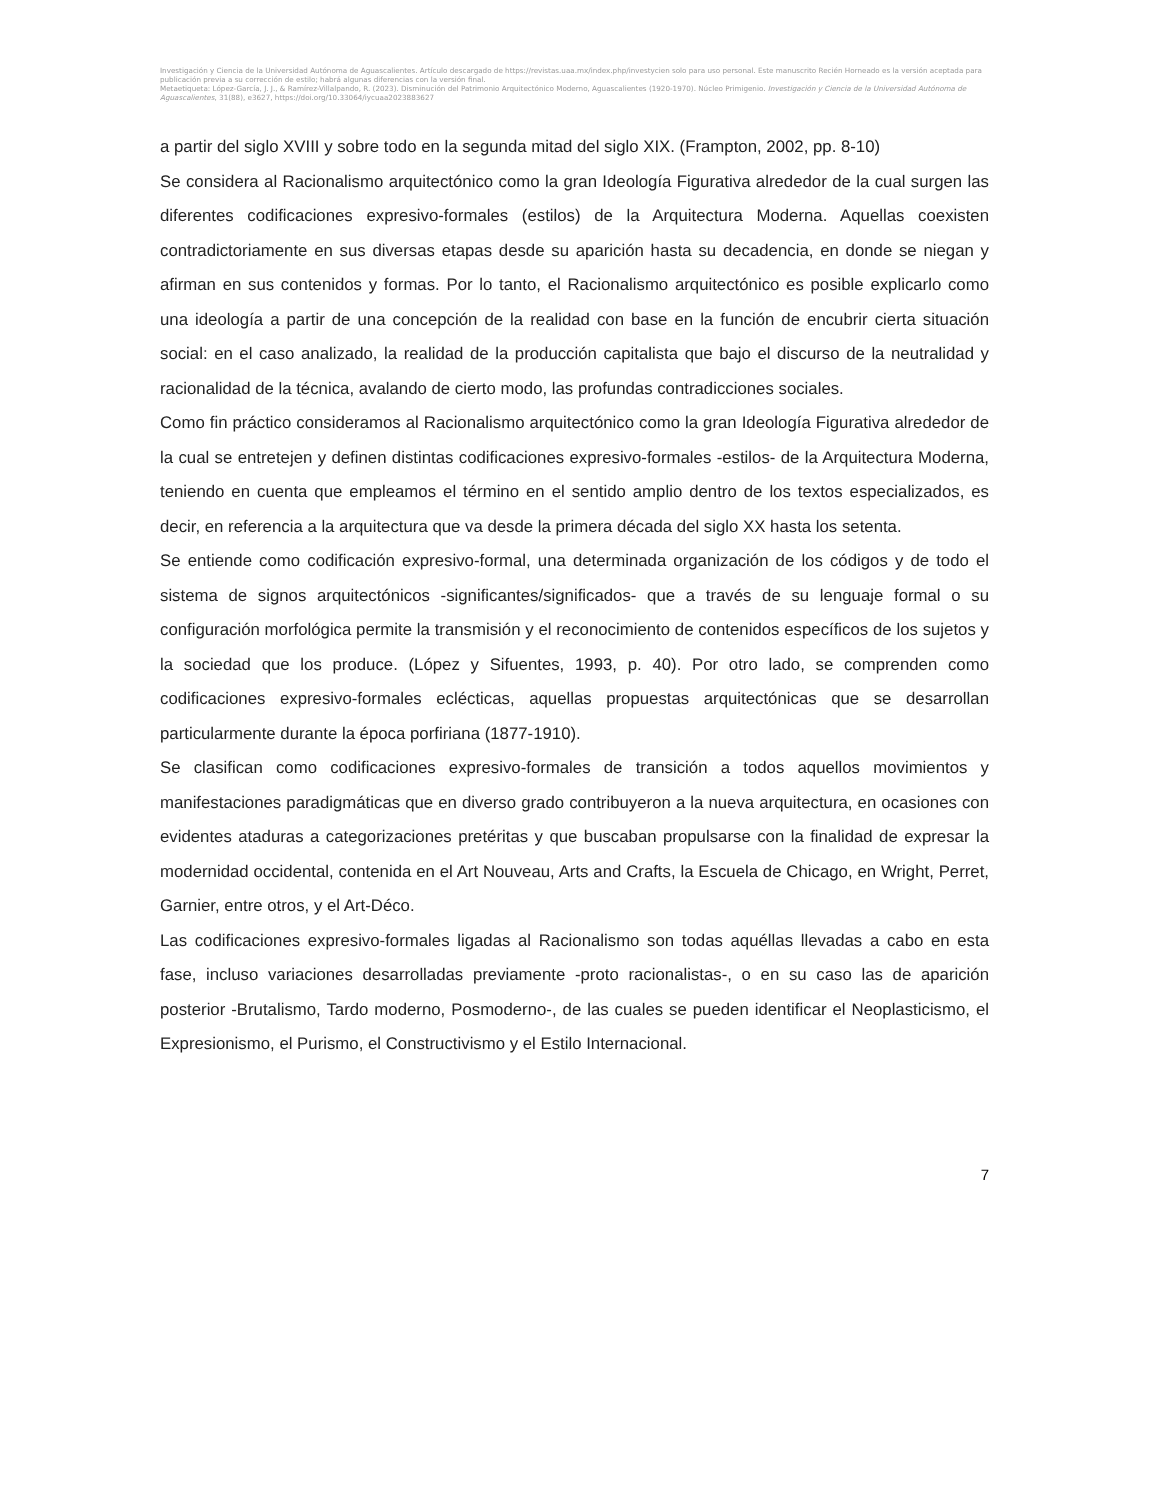Investigación y Ciencia de la Universidad Autónoma de Aguascalientes. Artículo descargado de https://revistas.uaa.mx/index.php/investycien solo para uso personal. Este manuscrito Recién Horneado es la versión aceptada para publicación previa a su corrección de estilo; habrá algunas diferencias con la versión final.
Metaetiqueta: López-García, J. J., & Ramírez-Villalpando, R. (2023). Disminución del Patrimonio Arquitectónico Moderno, Aguascalientes (1920-1970). Núcleo Primigenio. Investigación y Ciencia de la Universidad Autónoma de Aguascalientes, 31(88), e3627, https://doi.org/10.33064/iycuaa2023883627
a partir del siglo XVIII y sobre todo en la segunda mitad del siglo XIX. (Frampton, 2002, pp. 8-10)
Se considera al Racionalismo arquitectónico como la gran Ideología Figurativa alrededor de la cual surgen las diferentes codificaciones expresivo-formales (estilos) de la Arquitectura Moderna. Aquellas coexisten contradictoriamente en sus diversas etapas desde su aparición hasta su decadencia, en donde se niegan y afirman en sus contenidos y formas. Por lo tanto, el Racionalismo arquitectónico es posible explicarlo como una ideología a partir de una concepción de la realidad con base en la función de encubrir cierta situación social: en el caso analizado, la realidad de la producción capitalista que bajo el discurso de la neutralidad y racionalidad de la técnica, avalando de cierto modo, las profundas contradicciones sociales.
Como fin práctico consideramos al Racionalismo arquitectónico como la gran Ideología Figurativa alrededor de la cual se entretejen y definen distintas codificaciones expresivo-formales -estilos- de la Arquitectura Moderna, teniendo en cuenta que empleamos el término en el sentido amplio dentro de los textos especializados, es decir, en referencia a la arquitectura que va desde la primera década del siglo XX hasta los setenta.
Se entiende como codificación expresivo-formal, una determinada organización de los códigos y de todo el sistema de signos arquitectónicos -significantes/significados- que a través de su lenguaje formal o su configuración morfológica permite la transmisión y el reconocimiento de contenidos específicos de los sujetos y la sociedad que los produce. (López y Sifuentes, 1993, p. 40). Por otro lado, se comprenden como codificaciones expresivo-formales eclécticas, aquellas propuestas arquitectónicas que se desarrollan particularmente durante la época porfiriana (1877-1910).
Se clasifican como codificaciones expresivo-formales de transición a todos aquellos movimientos y manifestaciones paradigmáticas que en diverso grado contribuyeron a la nueva arquitectura, en ocasiones con evidentes ataduras a categorizaciones pretéritas y que buscaban propulsarse con la finalidad de expresar la modernidad occidental, contenida en el Art Nouveau, Arts and Crafts, la Escuela de Chicago, en Wright, Perret, Garnier, entre otros, y el Art-Déco.
Las codificaciones expresivo-formales ligadas al Racionalismo son todas aquéllas llevadas a cabo en esta fase, incluso variaciones desarrolladas previamente -proto racionalistas-, o en su caso las de aparición posterior -Brutalismo, Tardo moderno, Posmoderno-, de las cuales se pueden identificar el Neoplasticismo, el Expresionismo, el Purismo, el Constructivismo y el Estilo Internacional.
7